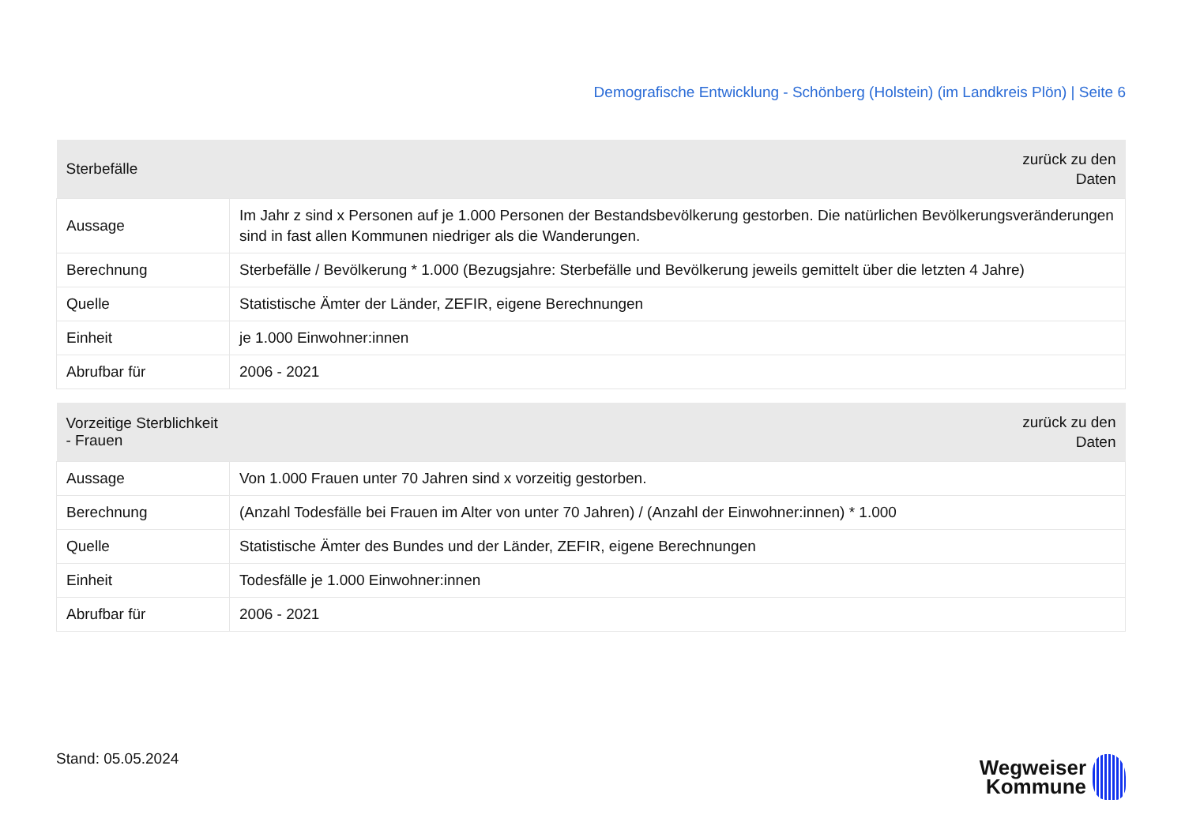Demografische Entwicklung - Schönberg (Holstein) (im Landkreis Plön) | Seite 6
| Sterbefälle | zurück zu den Daten |
| --- | --- |
| Aussage | Im Jahr z sind x Personen auf je 1.000 Personen der Bestandsbevölkerung gestorben. Die natürlichen Bevölkerungsveränderungen sind in fast allen Kommunen niedriger als die Wanderungen. |
| Berechnung | Sterbefälle / Bevölkerung * 1.000 (Bezugsjahre: Sterbefälle und Bevölkerung jeweils gemittelt über die letzten 4 Jahre) |
| Quelle | Statistische Ämter der Länder, ZEFIR, eigene Berechnungen |
| Einheit | je 1.000 Einwohner:innen |
| Abrufbar für | 2006 - 2021 |
| Vorzeitige Sterblichkeit - Frauen | zurück zu den Daten |
| --- | --- |
| Aussage | Von 1.000 Frauen unter 70 Jahren sind x vorzeitig gestorben. |
| Berechnung | (Anzahl Todesfälle bei Frauen im Alter von unter 70 Jahren) / (Anzahl der Einwohner:innen) * 1.000 |
| Quelle | Statistische Ämter des Bundes und der Länder, ZEFIR, eigene Berechnungen |
| Einheit | Todesfälle je 1.000 Einwohner:innen |
| Abrufbar für | 2006 - 2021 |
Stand: 05.05.2024
Wegweiser
Kommune